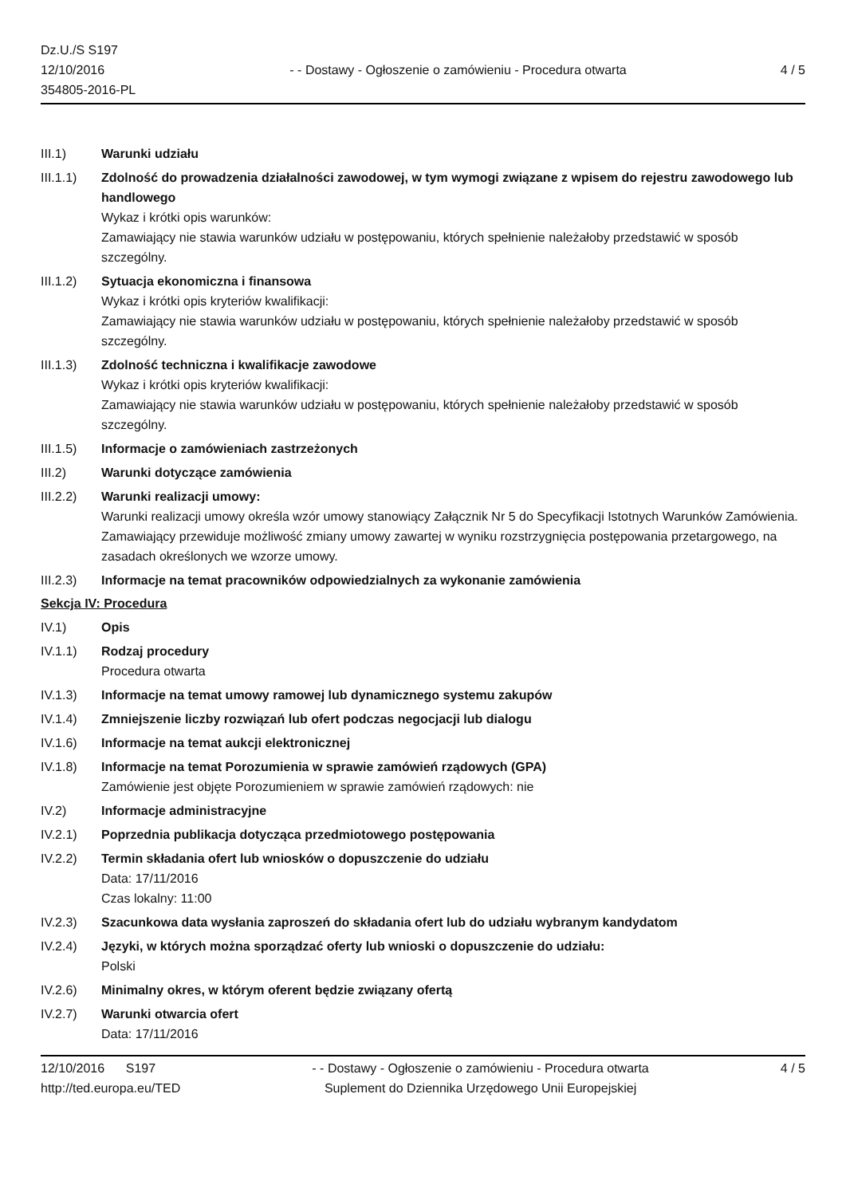Dz.U./S S197
12/10/2016
354805-2016-PL
- - Dostawy - Ogłoszenie o zamówieniu - Procedura otwarta
4 / 5
III.1) Warunki udziału
III.1.1)
Zdolność do prowadzenia działalności zawodowej, w tym wymogi związane z wpisem do rejestru zawodowego lub handlowego
Wykaz i krótki opis warunków:
Zamawiający nie stawia warunków udziału w postępowaniu, których spełnienie należałoby przedstawić w sposób szczególny.
III.1.2)
Sytuacja ekonomiczna i finansowa
Wykaz i krótki opis kryteriów kwalifikacji:
Zamawiający nie stawia warunków udziału w postępowaniu, których spełnienie należałoby przedstawić w sposób szczególny.
III.1.3)
Zdolność techniczna i kwalifikacje zawodowe
Wykaz i krótki opis kryteriów kwalifikacji:
Zamawiający nie stawia warunków udziału w postępowaniu, których spełnienie należałoby przedstawić w sposób szczególny.
III.1.5)
Informacje o zamówieniach zastrzeżonych
III.2) Warunki dotyczące zamówienia
III.2.2)
Warunki realizacji umowy:
Warunki realizacji umowy określa wzór umowy stanowiący Załącznik Nr 5 do Specyfikacji Istotnych Warunków Zamówienia. Zamawiający przewiduje możliwość zmiany umowy zawartej w wyniku rozstrzygnięcia postępowania przetargowego, na zasadach określonych we wzorze umowy.
III.2.3)
Informacje na temat pracowników odpowiedzialnych za wykonanie zamówienia
Sekcja IV: Procedura
IV.1) Opis
IV.1.1) Rodzaj procedury
Procedura otwarta
IV.1.3) Informacje na temat umowy ramowej lub dynamicznego systemu zakupów
IV.1.4) Zmniejszenie liczby rozwiązań lub ofert podczas negocjacji lub dialogu
IV.1.6) Informacje na temat aukcji elektronicznej
IV.1.8) Informacje na temat Porozumienia w sprawie zamówień rządowych (GPA)
Zamówienie jest objęte Porozumieniem w sprawie zamówień rządowych: nie
IV.2) Informacje administracyjne
IV.2.1) Poprzednia publikacja dotycząca przedmiotowego postępowania
IV.2.2) Termin składania ofert lub wniosków o dopuszczenie do udziału
Data: 17/11/2016
Czas lokalny: 11:00
IV.2.3) Szacunkowa data wysłania zaproszeń do składania ofert lub do udziału wybranym kandydatom
IV.2.4) Języki, w których można sporządzać oferty lub wnioski o dopuszczenie do udziału:
Polski
IV.2.6) Minimalny okres, w którym oferent będzie związany ofertą
IV.2.7) Warunki otwarcia ofert
Data: 17/11/2016
12/10/2016 S197
http://ted.europa.eu/TED
- - Dostawy - Ogłoszenie o zamówieniu - Procedura otwarta
Suplement do Dziennika Urzędowego Unii Europejskiej
4 / 5